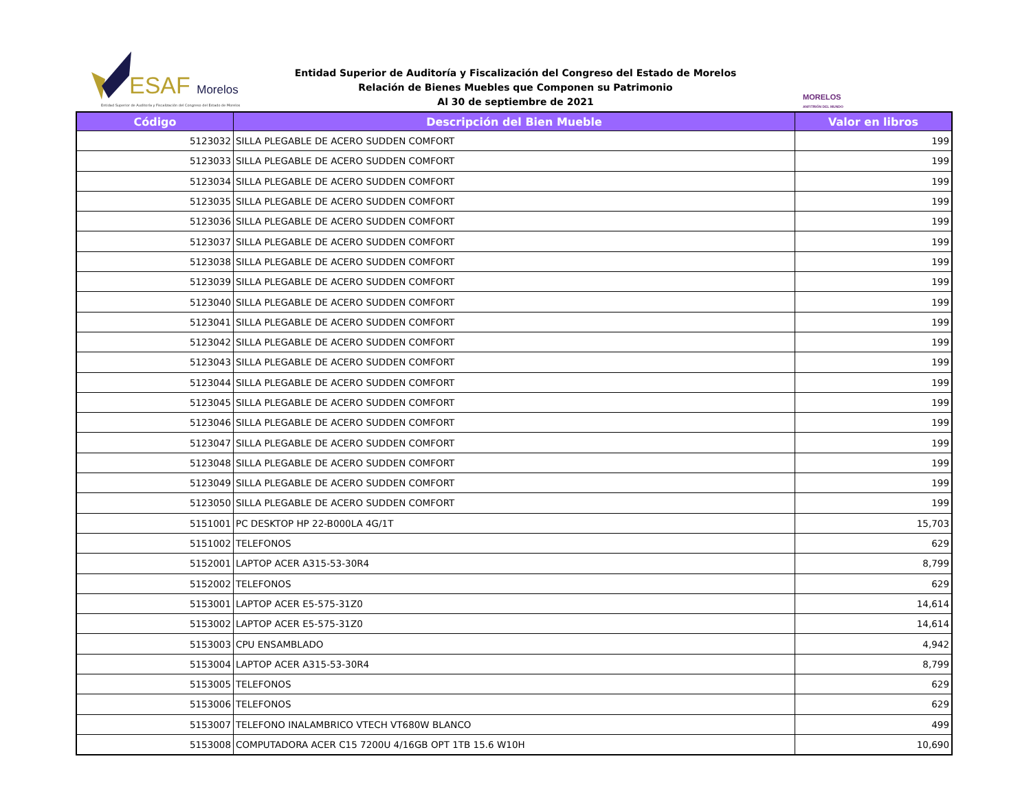ESAF Morelos
Entidad Superior de Auditoría y Fiscalización del Congreso del Estado de Morelos
Entidad Superior de Auditoría y Fiscalización del Congreso del Estado de Morelos
Relación de Bienes Muebles que Componen su Patrimonio
Al 30 de septiembre de 2021
MORELOS
ANFITRIÓN DEL MUNDO
| Código | Descripción del Bien Mueble | Valor en libros |
| --- | --- | --- |
| 5123032 | SILLA PLEGABLE DE ACERO SUDDEN COMFORT | 199 |
| 5123033 | SILLA PLEGABLE DE ACERO SUDDEN COMFORT | 199 |
| 5123034 | SILLA PLEGABLE DE ACERO SUDDEN COMFORT | 199 |
| 5123035 | SILLA PLEGABLE DE ACERO SUDDEN COMFORT | 199 |
| 5123036 | SILLA PLEGABLE DE ACERO SUDDEN COMFORT | 199 |
| 5123037 | SILLA PLEGABLE DE ACERO SUDDEN COMFORT | 199 |
| 5123038 | SILLA PLEGABLE DE ACERO SUDDEN COMFORT | 199 |
| 5123039 | SILLA PLEGABLE DE ACERO SUDDEN COMFORT | 199 |
| 5123040 | SILLA PLEGABLE DE ACERO SUDDEN COMFORT | 199 |
| 5123041 | SILLA PLEGABLE DE ACERO SUDDEN COMFORT | 199 |
| 5123042 | SILLA PLEGABLE DE ACERO SUDDEN COMFORT | 199 |
| 5123043 | SILLA PLEGABLE DE ACERO SUDDEN COMFORT | 199 |
| 5123044 | SILLA PLEGABLE DE ACERO SUDDEN COMFORT | 199 |
| 5123045 | SILLA PLEGABLE DE ACERO SUDDEN COMFORT | 199 |
| 5123046 | SILLA PLEGABLE DE ACERO SUDDEN COMFORT | 199 |
| 5123047 | SILLA PLEGABLE DE ACERO SUDDEN COMFORT | 199 |
| 5123048 | SILLA PLEGABLE DE ACERO SUDDEN COMFORT | 199 |
| 5123049 | SILLA PLEGABLE DE ACERO SUDDEN COMFORT | 199 |
| 5123050 | SILLA PLEGABLE DE ACERO SUDDEN COMFORT | 199 |
| 5151001 | PC DESKTOP HP 22-B000LA 4G/1T | 15,703 |
| 5151002 | TELEFONOS | 629 |
| 5152001 | LAPTOP ACER A315-53-30R4 | 8,799 |
| 5152002 | TELEFONOS | 629 |
| 5153001 | LAPTOP ACER E5-575-31Z0 | 14,614 |
| 5153002 | LAPTOP ACER E5-575-31Z0 | 14,614 |
| 5153003 | CPU ENSAMBLADO | 4,942 |
| 5153004 | LAPTOP ACER A315-53-30R4 | 8,799 |
| 5153005 | TELEFONOS | 629 |
| 5153006 | TELEFONOS | 629 |
| 5153007 | TELEFONO INALAMBRICO VTECH VT680W BLANCO | 499 |
| 5153008 | COMPUTADORA ACER C15 7200U 4/16GB OPT 1TB 15.6 W10H | 10,690 |